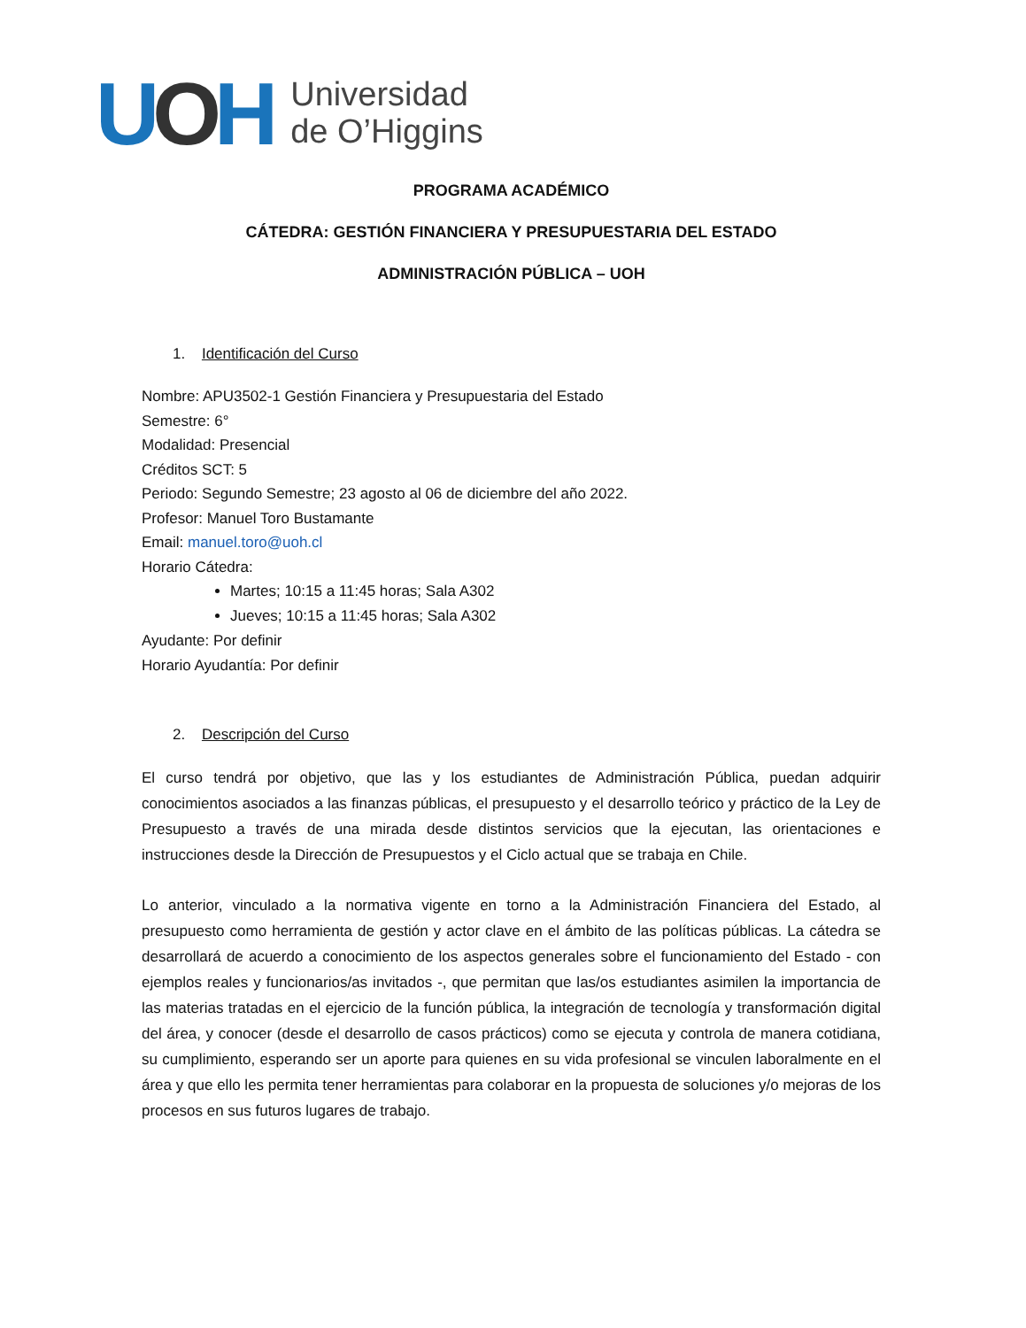UOH
Universidad
de O’Higgins
PROGRAMA ACADÉMICO
CÁTEDRA: GESTIÓN FINANCIERA Y PRESUPUESTARIA DEL ESTADO
ADMINISTRACIÓN PÚBLICA – UOH
1. Identificación del Curso
Nombre: APU3502-1 Gestión Financiera y Presupuestaria del Estado
Semestre: 6°
Modalidad: Presencial
Créditos SCT: 5
Periodo: Segundo Semestre; 23 agosto al 06 de diciembre del año 2022.
Profesor: Manuel Toro Bustamante
Email: manuel.toro@uoh.cl
Horario Cátedra:
Martes; 10:15 a 11:45 horas; Sala A302
Jueves; 10:15 a 11:45 horas; Sala A302
Ayudante: Por definir
Horario Ayudantía: Por definir
2. Descripción del Curso
El curso tendrá por objetivo, que las y los estudiantes de Administración Pública, puedan adquirir conocimientos asociados a las finanzas públicas, el presupuesto y el desarrollo teórico y práctico de la Ley de Presupuesto a través de una mirada desde distintos servicios que la ejecutan, las orientaciones e instrucciones desde la Dirección de Presupuestos y el Ciclo actual que se trabaja en Chile.
Lo anterior, vinculado a la normativa vigente en torno a la Administración Financiera del Estado, al presupuesto como herramienta de gestión y actor clave en el ámbito de las políticas públicas. La cátedra se desarrollará de acuerdo a conocimiento de los aspectos generales sobre el funcionamiento del Estado - con ejemplos reales y funcionarios/as invitados -, que permitan que las/os estudiantes asimilen la importancia de las materias tratadas en el ejercicio de la función pública, la integración de tecnología y transformación digital del área, y conocer (desde el desarrollo de casos prácticos) como se ejecuta y controla de manera cotidiana, su cumplimiento, esperando ser un aporte para quienes en su vida profesional se vinculen laboralmente en el área y que ello les permita tener herramientas para colaborar en la propuesta de soluciones y/o mejoras de los procesos en sus futuros lugares de trabajo.